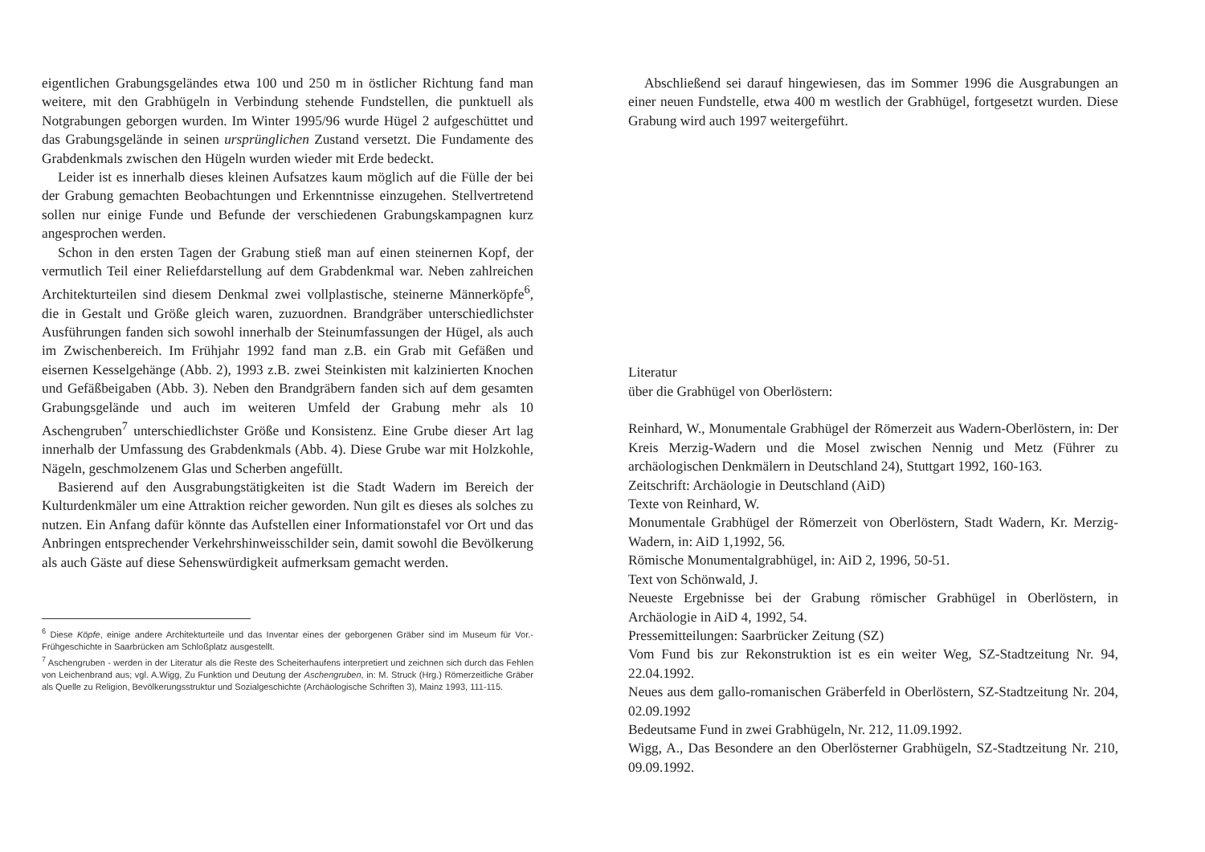eigentlichen Grabungsgeländes etwa 100 und 250 m in östlicher Richtung fand man weitere, mit den Grabhügeln in Verbindung stehende Fundstellen, die punktuell als Notgrabungen geborgen wurden. Im Winter 1995/96 wurde Hügel 2 aufgeschüttet und das Grabungsgelände in seinen ursprünglichen Zustand versetzt. Die Fundamente des Grabdenkmals zwischen den Hügeln wurden wieder mit Erde bedeckt.
Leider ist es innerhalb dieses kleinen Aufsatzes kaum möglich auf die Fülle der bei der Grabung gemachten Beobachtungen und Erkenntnisse einzugehen. Stellvertretend sollen nur einige Funde und Befunde der verschiedenen Grabungskampagnen kurz angesprochen werden.
Schon in den ersten Tagen der Grabung stieß man auf einen steinernen Kopf, der vermutlich Teil einer Reliefdarstellung auf dem Grabdenkmal war. Neben zahlreichen Architekturteilen sind diesem Denkmal zwei vollplastische, steinerne Männerköpfe<sup>6</sup>, die in Gestalt und Größe gleich waren, zuzuordnen. Brandgräber unterschiedlichster Ausführungen fanden sich sowohl innerhalb der Steinumfassungen der Hügel, als auch im Zwischenbereich. Im Frühjahr 1992 fand man z.B. ein Grab mit Gefäßen und eisernen Kesselgehänge (Abb. 2), 1993 z.B. zwei Steinkisten mit kalzinierten Knochen und Gefäßbeigaben (Abb. 3). Neben den Brandgräbern fanden sich auf dem gesamten Grabungsgelände und auch im weiteren Umfeld der Grabung mehr als 10 Aschengruben<sup>7</sup> unterschiedlichster Größe und Konsistenz. Eine Grube dieser Art lag innerhalb der Umfassung des Grabdenkmals (Abb. 4). Diese Grube war mit Holzkohle, Nägeln, geschmolzenem Glas und Scherben angefüllt.
Basierend auf den Ausgrabungstätigkeiten ist die Stadt Wadern im Bereich der Kulturdenkmäler um eine Attraktion reicher geworden. Nun gilt es dieses als solches zu nutzen. Ein Anfang dafür könnte das Aufstellen einer Informationstafel vor Ort und das Anbringen entsprechender Verkehrshinweisschilder sein, damit sowohl die Bevölkerung als auch Gäste auf diese Sehenswürdigkeit aufmerksam gemacht werden.
<sup>6</sup> Diese Köpfe, einige andere Architekturteile und das Inventar eines der geborgenen Gräber sind im Museum für Vor.- Frühgeschichte in Saarbrücken am Schloßplatz ausgestellt.
<sup>7</sup> Aschengruben - werden in der Literatur als die Reste des Scheiterhaufens interpretiert und zeichnen sich durch das Fehlen von Leichenbrand aus; vgl. A.Wigg, Zu Funktion und Deutung der Aschengruben, in: M. Struck (Hrg.) Römerzeitliche Gräber als Quelle zu Religion, Bevölkerungsstruktur und Sozialgeschichte (Archäologische Schriften 3), Mainz 1993, 111-115.
Abschließend sei darauf hingewiesen, das im Sommer 1996 die Ausgrabungen an einer neuen Fundstelle, etwa 400 m westlich der Grabhügel, fortgesetzt wurden. Diese Grabung wird auch 1997 weitergeführt.
Literatur
über die Grabhügel von Oberlöstern:
Reinhard, W., Monumentale Grabhügel der Römerzeit aus Wadern-Oberlöstern, in: Der Kreis Merzig-Wadern und die Mosel zwischen Nennig und Metz (Führer zu archäologischen Denkmälern in Deutschland 24), Stuttgart 1992, 160-163.
Zeitschrift: Archäologie in Deutschland (AiD)
Texte von Reinhard, W.
Monumentale Grabhügel der Römerzeit von Oberlöstern, Stadt Wadern, Kr. Merzig-Wadern, in: AiD 1,1992, 56.
Römische Monumentalgrabhügel, in: AiD 2, 1996, 50-51.
Text von Schönwald, J.
Neueste Ergebnisse bei der Grabung römischer Grabhügel in Oberlöstern, in Archäologie in AiD 4, 1992, 54.
Pressemitteilungen: Saarbrücker Zeitung (SZ)
Vom Fund bis zur Rekonstruktion ist es ein weiter Weg, SZ-Stadtzeitung Nr. 94, 22.04.1992.
Neues aus dem gallo-romanischen Gräberfeld in Oberlöstern, SZ-Stadtzeitung Nr. 204, 02.09.1992
Bedeutsame Fund in zwei Grabhügeln, Nr. 212, 11.09.1992.
Wigg, A., Das Besondere an den Oberlösterner Grabhügeln, SZ-Stadtzeitung Nr. 210, 09.09.1992.